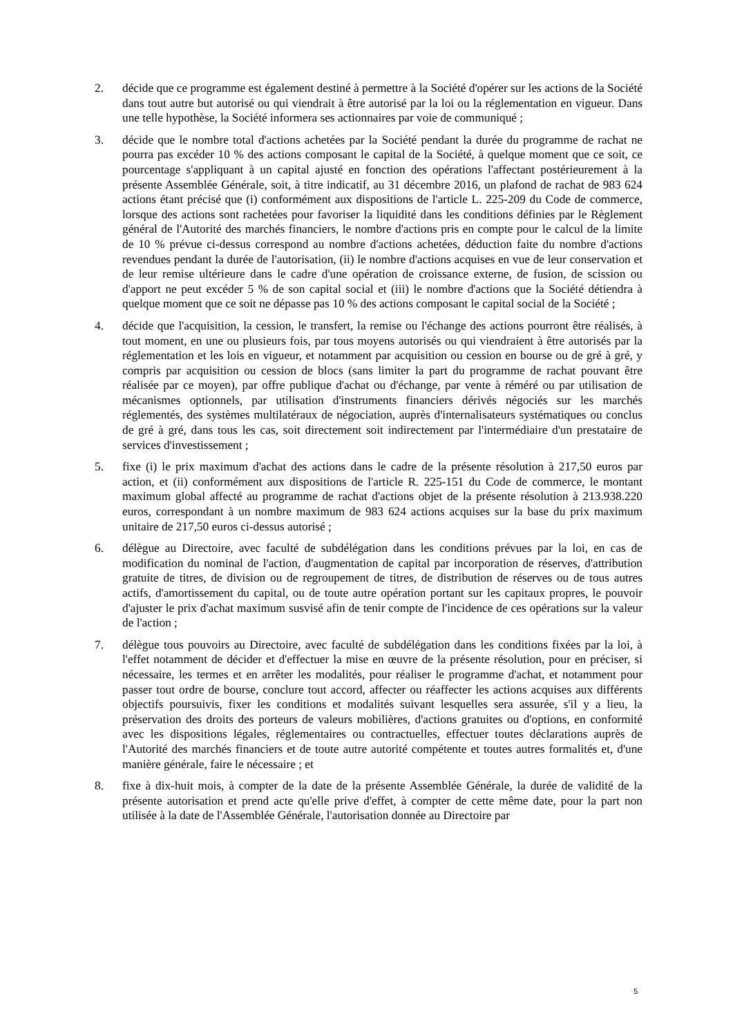2. décide que ce programme est également destiné à permettre à la Société d'opérer sur les actions de la Société dans tout autre but autorisé ou qui viendrait à être autorisé par la loi ou la réglementation en vigueur. Dans une telle hypothèse, la Société informera ses actionnaires par voie de communiqué ;
3. décide que le nombre total d'actions achetées par la Société pendant la durée du programme de rachat ne pourra pas excéder 10 % des actions composant le capital de la Société, à quelque moment que ce soit, ce pourcentage s'appliquant à un capital ajusté en fonction des opérations l'affectant postérieurement à la présente Assemblée Générale, soit, à titre indicatif, au 31 décembre 2016, un plafond de rachat de 983 624 actions étant précisé que (i) conformément aux dispositions de l'article L. 225-209 du Code de commerce, lorsque des actions sont rachetées pour favoriser la liquidité dans les conditions définies par le Règlement général de l'Autorité des marchés financiers, le nombre d'actions pris en compte pour le calcul de la limite de 10 % prévue ci-dessus correspond au nombre d'actions achetées, déduction faite du nombre d'actions revendues pendant la durée de l'autorisation, (ii) le nombre d'actions acquises en vue de leur conservation et de leur remise ultérieure dans le cadre d'une opération de croissance externe, de fusion, de scission ou d'apport ne peut excéder 5 % de son capital social et (iii) le nombre d'actions que la Société détiendra à quelque moment que ce soit ne dépasse pas 10 % des actions composant le capital social de la Société ;
4. décide que l'acquisition, la cession, le transfert, la remise ou l'échange des actions pourront être réalisés, à tout moment, en une ou plusieurs fois, par tous moyens autorisés ou qui viendraient à être autorisés par la réglementation et les lois en vigueur, et notamment par acquisition ou cession en bourse ou de gré à gré, y compris par acquisition ou cession de blocs (sans limiter la part du programme de rachat pouvant être réalisée par ce moyen), par offre publique d'achat ou d'échange, par vente à réméré ou par utilisation de mécanismes optionnels, par utilisation d'instruments financiers dérivés négociés sur les marchés réglementés, des systèmes multilatéraux de négociation, auprès d'internalisateurs systématiques ou conclus de gré à gré, dans tous les cas, soit directement soit indirectement par l'intermédiaire d'un prestataire de services d'investissement ;
5. fixe (i) le prix maximum d'achat des actions dans le cadre de la présente résolution à 217,50 euros par action, et (ii) conformément aux dispositions de l'article R. 225-151 du Code de commerce, le montant maximum global affecté au programme de rachat d'actions objet de la présente résolution à 213.938.220 euros, correspondant à un nombre maximum de 983 624 actions acquises sur la base du prix maximum unitaire de 217,50 euros ci-dessus autorisé ;
6. délègue au Directoire, avec faculté de subdélégation dans les conditions prévues par la loi, en cas de modification du nominal de l'action, d'augmentation de capital par incorporation de réserves, d'attribution gratuite de titres, de division ou de regroupement de titres, de distribution de réserves ou de tous autres actifs, d'amortissement du capital, ou de toute autre opération portant sur les capitaux propres, le pouvoir d'ajuster le prix d'achat maximum susvisé afin de tenir compte de l'incidence de ces opérations sur la valeur de l'action ;
7. délègue tous pouvoirs au Directoire, avec faculté de subdélégation dans les conditions fixées par la loi, à l'effet notamment de décider et d'effectuer la mise en œuvre de la présente résolution, pour en préciser, si nécessaire, les termes et en arrêter les modalités, pour réaliser le programme d'achat, et notamment pour passer tout ordre de bourse, conclure tout accord, affecter ou réaffecter les actions acquises aux différents objectifs poursuivis, fixer les conditions et modalités suivant lesquelles sera assurée, s'il y a lieu, la préservation des droits des porteurs de valeurs mobilières, d'actions gratuites ou d'options, en conformité avec les dispositions légales, réglementaires ou contractuelles, effectuer toutes déclarations auprès de l'Autorité des marchés financiers et de toute autre autorité compétente et toutes autres formalités et, d'une manière générale, faire le nécessaire ; et
8. fixe à dix-huit mois, à compter de la date de la présente Assemblée Générale, la durée de validité de la présente autorisation et prend acte qu'elle prive d'effet, à compter de cette même date, pour la part non utilisée à la date de l'Assemblée Générale, l'autorisation donnée au Directoire par
5